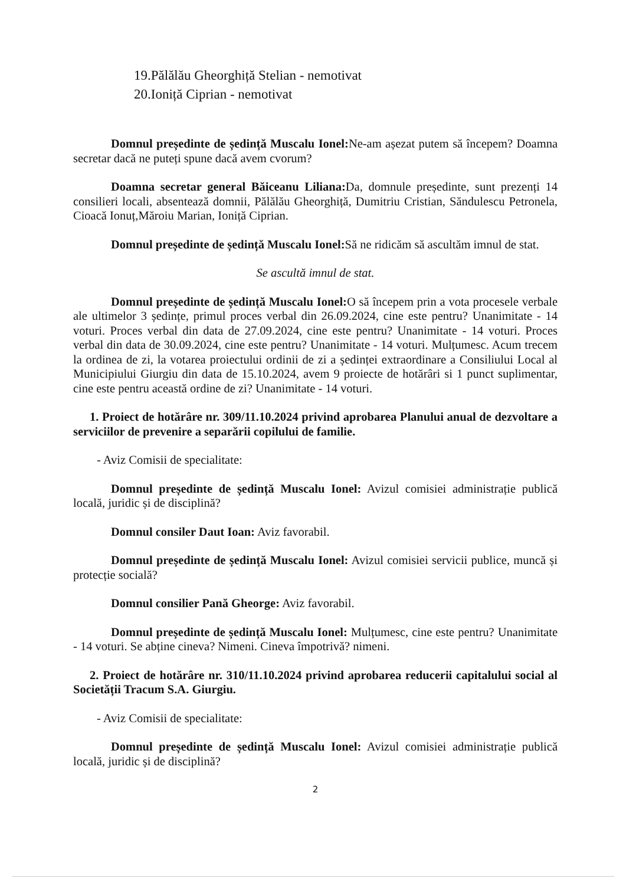19.Pălălău Gheorghiță Stelian - nemotivat
20.Ioniță Ciprian - nemotivat
Domnul președinte de ședință Muscalu Ionel: Ne-am așezat putem să începem? Doamna secretar dacă ne puteți spune dacă avem cvorum?
Doamna secretar general Băiceanu Liliana: Da, domnule președinte, sunt prezenți 14 consilieri locali, absentează domnii, Pălălău Gheorghiță, Dumitriu Cristian, Săndulescu Petronela, Cioacă Ionuț,Măroiu Marian, Ioniță Ciprian.
Domnul președinte de ședință Muscalu Ionel: Să ne ridicăm să ascultăm imnul de stat.
Se ascultă imnul de stat.
Domnul președinte de ședință Muscalu Ionel: O să începem prin a vota procesele verbale ale ultimelor 3 ședințe, primul proces verbal din 26.09.2024, cine este pentru? Unanimitate - 14 voturi. Proces verbal din data de 27.09.2024, cine este pentru? Unanimitate - 14 voturi. Proces verbal din data de 30.09.2024, cine este pentru? Unanimitate - 14 voturi. Mulțumesc. Acum trecem la ordinea de zi, la votarea proiectului ordinii de zi a ședinței extraordinare a Consiliului Local al Municipiului Giurgiu din data de 15.10.2024, avem 9 proiecte de hotărâri si 1 punct suplimentar, cine este pentru această ordine de zi? Unanimitate - 14 voturi.
1. Proiect de hotărâre nr. 309/11.10.2024 privind aprobarea Planului anual de dezvoltare a serviciilor de prevenire a separării copilului de familie.
- Aviz Comisii de specialitate:
Domnul președinte de ședință Muscalu Ionel: Avizul comisiei administrație publică locală, juridic și de disciplină?
Domnul consiler Daut Ioan: Aviz favorabil.
Domnul președinte de ședință Muscalu Ionel: Avizul comisiei servicii publice, muncă și protecție socială?
Domnul consilier Pană Gheorge: Aviz favorabil.
Domnul președinte de ședință Muscalu Ionel: Mulțumesc, cine este pentru? Unanimitate - 14 voturi. Se abține cineva? Nimeni. Cineva împotrivă? nimeni.
2. Proiect de hotărâre nr. 310/11.10.2024 privind aprobarea reducerii capitalului social al Societății Tracum S.A. Giurgiu.
- Aviz Comisii de specialitate:
Domnul președinte de ședință Muscalu Ionel: Avizul comisiei administrație publică locală, juridic și de disciplină?
2